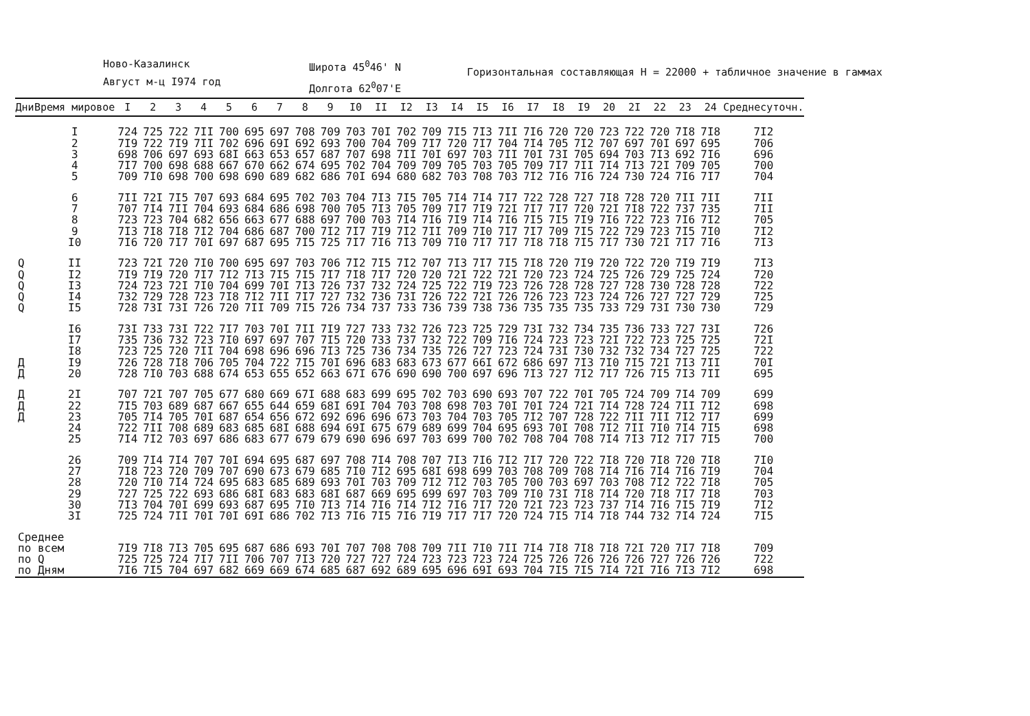Ново-Казалинск
Август м-ц I974 год
Широта 45<sup>0</sup>46' N
Долгота 62<sup>0</sup>07'E
Горизонтальная составляющая H = 22000 + табличное значение в гаммах
| Дни | Время мировое | I | 2 | 3 | 4 | 5 | 6 | 7 | 8 | 9 | I0 | II | I2 | I3 | I4 | I5 | I6 | I7 | I8 | I9 | 20 | 2I | 22 | 23 | 24 | Среднесуточн. |
| --- | --- | --- | --- | --- | --- | --- | --- | --- | --- | --- | --- | --- | --- | --- | --- | --- | --- | --- | --- | --- | --- | --- | --- | --- | --- | --- |
| | I 2 3 4 5 | 724 7I9 698 7I7 709 | 725 722 706 700 7I0 | 722 7I9 697 698 698 | 7II 7II 693 688 700 | 700 702 68I 667 698 | 695 696 663 670 690 | 697 69I 653 662 689 | 708 692 657 674 682 | 709 693 687 695 686 | 703 700 707 702 70I | 70I 704 698 704 694 | 702 709 7II 709 680 | 709 7I7 70I 709 682 | 7I5 720 697 705 703 | 7I3 7I7 703 703 708 | 7II 704 7II 705 703 | 7I6 7I4 70I 709 7I2 | 720 705 73I 7I7 7I6 | 720 7I2 705 7II 7I6 | 723 707 694 7I4 724 | 722 697 703 7I3 730 | 720 70I 7I3 72I 724 | 7I8 697 692 709 7I6 | 7I8 695 7I6 705 7I7 | 7I2 706 696 700 704 |
| | 6 7 8 9 I0 | 7II 707 723 7I3 7I6 | 72I 7I4 723 7I8 720 | 7I5 7II 704 7I8 7I7 | 707 704 682 7I2 70I | 693 693 656 704 697 | 684 684 663 686 687 | 695 686 677 687 695 | 702 698 688 700 7I5 | 703 700 697 7I2 725 | 704 705 700 7I7 7I7 | 7I3 7I3 703 7I9 7I6 | 7I5 705 7I4 7I2 7I3 | 705 709 7I6 7II 709 | 7I4 7I7 7I9 709 7I0 | 7I4 7I9 7I4 7I0 7I7 | 7I7 72I 7I6 7I7 7I7 | 722 7I7 7I5 7I7 7I8 | 728 7I7 7I5 709 7I8 | 727 720 7I9 7I5 7I5 | 7I8 72I 7I6 722 7I7 | 728 7I8 722 729 730 | 720 722 723 723 72I | 7II 737 7I6 7I5 7I7 | 7II 735 7I2 7I0 7I6 | 7II 7II 705 7I2 7I3 |
| Q Q Q Q Q | II I2 I3 I4 I5 | 723 7I9 724 732 728 | 72I 7I9 723 729 73I | 720 720 72I 728 73I | 7I0 7I7 7I0 723 726 | 700 7I2 704 7I8 720 | 695 7I3 699 7I2 7II | 697 7I5 70I 7II 709 | 703 7I5 7I3 7I7 7I5 | 706 7I7 726 727 726 | 7I2 7I8 737 732 734 | 7I5 7I7 732 736 737 | 7I2 720 724 73I 733 | 707 720 725 726 736 | 7I3 72I 722 722 739 | 7I7 722 7I9 72I 738 | 7I5 72I 723 726 736 | 7I8 720 726 726 735 | 720 723 728 723 735 | 7I9 724 728 723 735 | 720 725 727 724 733 | 722 726 728 726 729 | 720 729 730 727 73I | 7I9 725 728 727 730 | 7I9 724 728 729 730 | 7I3 720 722 725 729 |
| Д Д | I6 I7 I8 I9 20 | 73I 735 723 726 728 | 733 736 725 728 7I0 | 73I 732 720 7I8 703 | 722 723 7II 706 688 | 7I7 7I0 704 705 674 | 703 697 698 704 653 | 70I 697 696 722 655 | 7II 707 696 7I5 652 | 7I9 7I5 7I3 70I 663 | 727 720 725 696 67I | 733 733 736 683 676 | 732 737 734 683 690 | 726 732 735 673 690 | 723 722 726 677 700 | 725 709 727 66I 697 | 729 7I6 723 672 696 | 73I 724 724 686 7I3 | 732 723 73I 697 727 | 734 723 730 7I3 7I2 | 735 72I 732 7I0 7I7 | 736 722 732 7I5 726 | 733 723 734 72I 7I5 | 727 725 727 7I3 7I3 | 73I 725 725 7II 7II | 726 72I 722 70I 695 |
| Д Д Д | 2I 22 23 24 25 | 707 7I5 705 722 7I4 | 72I 703 7I4 7II 7I2 | 707 689 705 708 703 | 705 687 70I 689 697 | 677 667 687 683 686 | 680 655 654 685 683 | 669 644 656 68I 677 | 67I 659 672 688 679 | 688 68I 692 694 679 | 683 69I 696 69I 690 | 699 704 696 675 696 | 695 703 673 679 697 | 702 708 703 689 703 | 703 698 704 699 699 | 690 703 703 704 700 | 693 70I 705 695 702 | 707 70I 7I2 693 708 | 722 724 707 70I 704 | 70I 72I 728 708 708 | 705 7I4 722 7I2 7I4 | 724 728 7II 7II 7I3 | 709 724 7II 7I0 7I2 | 7I4 7II 7I2 7I4 7I7 | 709 7I2 7I7 7I5 7I5 | 699 698 699 698 700 |
| | 26 27 28 29 30 3I | 709 7I8 720 727 7I3 725 | 7I4 723 7I0 725 704 724 | 7I4 720 7I4 722 70I 7II | 707 709 724 693 699 70I | 70I 707 695 686 693 70I | 694 690 683 68I 687 69I | 695 673 685 683 695 686 | 687 679 689 683 7I0 702 | 697 685 693 68I 7I3 7I3 | 708 7I0 70I 687 7I4 7I6 | 7I4 7I2 703 669 7I6 7I5 | 708 695 709 695 7I4 7I6 | 707 68I 7I2 699 7I2 7I9 | 7I3 698 7I2 697 7I6 7I7 | 7I6 699 703 703 7I7 7I7 | 7I2 703 705 709 720 720 | 7I7 708 700 7I0 72I 724 | 720 709 703 73I 723 7I5 | 722 708 697 7I8 723 7I4 | 7I8 7I4 703 7I4 737 7I8 | 720 7I6 708 720 7I4 744 | 7I8 7I4 7I2 7I8 7I6 732 | 720 7I6 722 7I7 7I5 7I4 | 7I8 7I9 7I8 7I8 7I9 724 | 7I0 704 705 703 7I2 7I5 |
| Среднее по всем по Q по Дням | | 7I9 725 7I6 | 7I8 725 7I5 | 7I3 724 704 | 705 7I7 697 | 695 7II 682 | 687 706 669 | 686 707 669 | 693 7I3 674 | 70I 720 685 | 707 727 687 | 708 727 692 | 708 724 689 | 709 723 695 | 7II 723 696 | 7I0 723 69I | 7II 724 693 | 7I4 725 704 | 7I8 726 7I5 | 7I8 726 7I5 | 7I8 726 7I4 | 72I 726 72I | 720 727 7I6 | 7I7 726 7I3 | 7I8 726 7I2 | 709 722 698 |